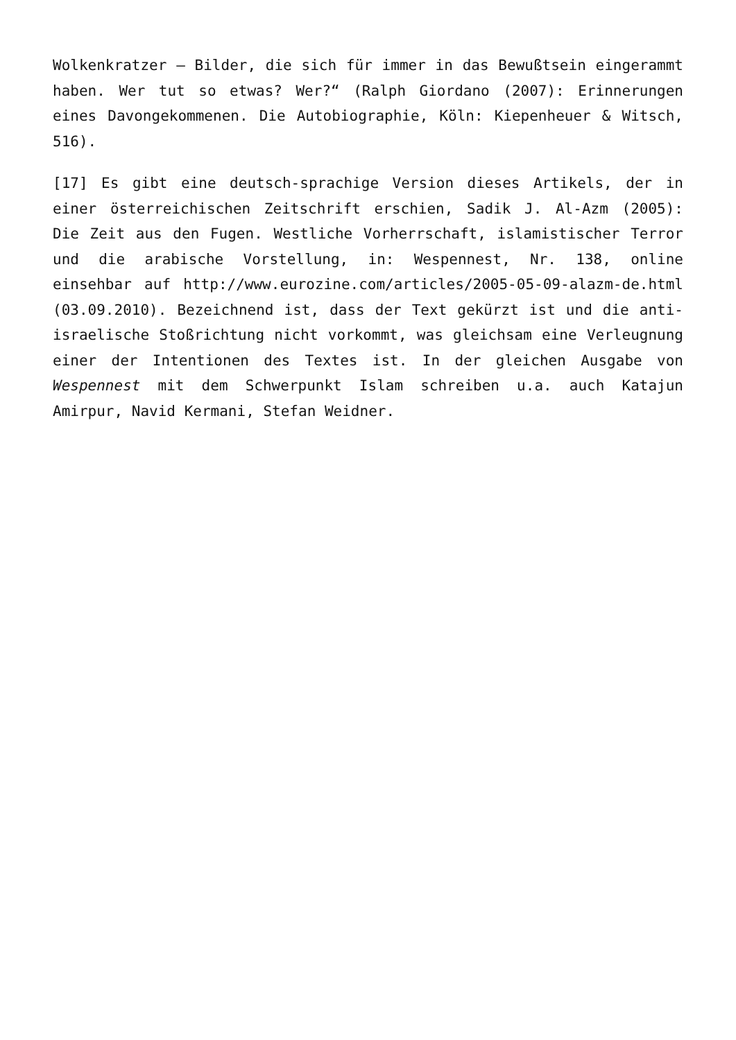Wolkenkratzer – Bilder, die sich für immer in das Bewußtsein eingerammt haben. Wer tut so etwas? Wer?“ (Ralph Giordano (2007): Erinnerungen eines Davongekommenen. Die Autobiographie, Köln: Kiepenheuer & Witsch, 516).
[17] Es gibt eine deutsch-sprachige Version dieses Artikels, der in einer österreichischen Zeitschrift erschien, Sadik J. Al-Azm (2005): Die Zeit aus den Fugen. Westliche Vorherrschaft, islamistischer Terror und die arabische Vorstellung, in: Wespennest, Nr. 138, online einsehbar auf http://www.eurozine.com/articles/2005-05-09-alazm-de.html (03.09.2010). Bezeichnend ist, dass der Text gekürzt ist und die anti-israelische Stoßrichtung nicht vorkommt, was gleichsam eine Verleugnung einer der Intentionen des Textes ist. In der gleichen Ausgabe von Wespennest mit dem Schwerpunkt Islam schreiben u.a. auch Katajun Amirpur, Navid Kermani, Stefan Weidner.